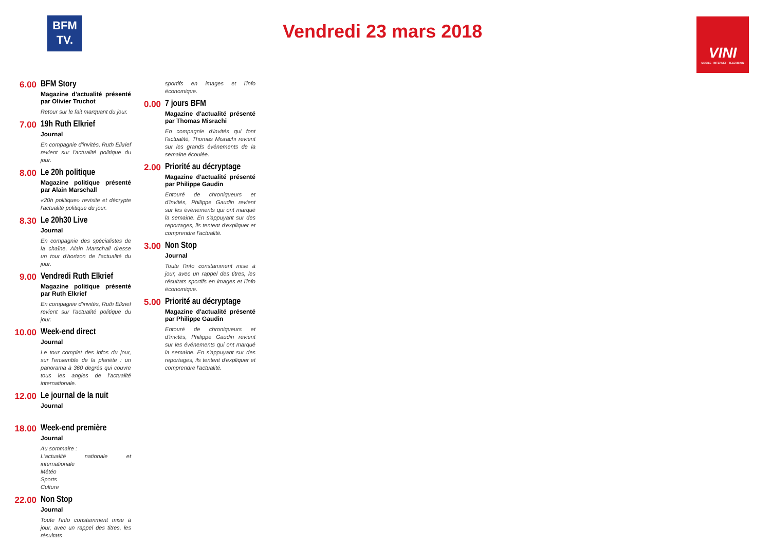BFM
TV.
Vendredi 23 mars 2018
VINI
MOBILE · INTERNET · TELEVISION
6.00 BFM Story
Magazine d'actualité présenté par Olivier Truchot
Retour sur le fait marquant du jour.
7.00 19h Ruth Elkrief
Journal
En compagnie d'invités, Ruth Elkrief revient sur l'actualité politique du jour.
8.00 Le 20h politique
Magazine politique présenté par Alain Marschall
«20h politique» revisite et décrypte l'actualité politique du jour.
8.30 Le 20h30 Live
Journal
En compagnie des spécialistes de la chaîne, Alain Marschall dresse un tour d'horizon de l'actualité du jour.
9.00 Vendredi Ruth Elkrief
Magazine politique présenté par Ruth Elkrief
En compagnie d'invités, Ruth Elkrief revient sur l'actualité politique du jour.
10.00 Week-end direct
Journal
Le tour complet des infos du jour, sur l'ensemble de la planète : un panorama à 360 degrés qui couvre tous les angles de l'actualité internationale.
12.00 Le journal de la nuit
Journal
18.00 Week-end première
Journal
Au sommaire :
L'actualité nationale et internationale
Météo
Sports
Culture
22.00 Non Stop
Journal
Toute l'info constamment mise à jour, avec un rappel des titres, les résultats
sportifs en images et l'info économique.
0.00 7 jours BFM
Magazine d'actualité présenté par Thomas Misrachi
En compagnie d'invités qui font l'actualité, Thomas Misrachi revient sur les grands événements de la semaine écoulée.
2.00 Priorité au décryptage
Magazine d'actualité présenté par Philippe Gaudin
Entouré de chroniqueurs et d'invités, Philippe Gaudin revient sur les événements qui ont marqué la semaine. En s'appuyant sur des reportages, ils tentent d'expliquer et comprendre l'actualité.
3.00 Non Stop
Journal
Toute l'info constamment mise à jour, avec un rappel des titres, les résultats sportifs en images et l'info économique.
5.00 Priorité au décryptage
Magazine d'actualité présenté par Philippe Gaudin
Entouré de chroniqueurs et d'invités, Philippe Gaudin revient sur les événements qui ont marqué la semaine. En s'appuyant sur des reportages, ils tentent d'expliquer et comprendre l'actualité.